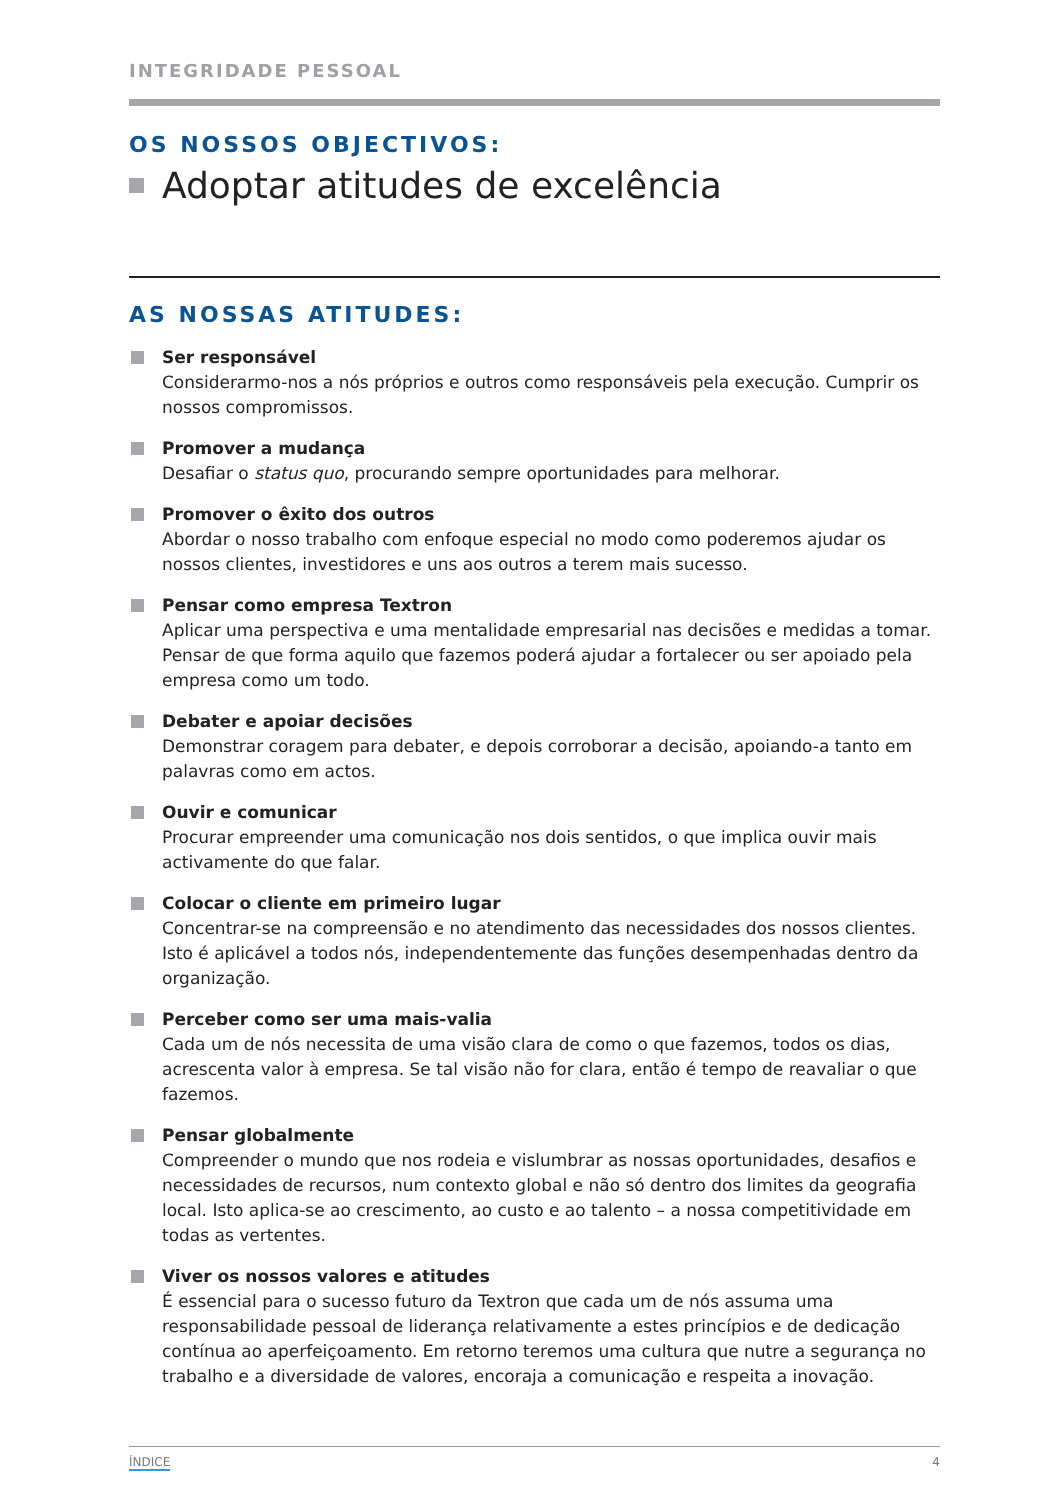INTEGRIDADE PESSOAL
OS NOSSOS OBJECTIVOS:
Adoptar atitudes de excelência
AS NOSSAS ATITUDES:
Ser responsável
Considerarmo-nos a nós próprios e outros como responsáveis pela execução. Cumprir os nossos compromissos.
Promover a mudança
Desafiar o status quo, procurando sempre oportunidades para melhorar.
Promover o êxito dos outros
Abordar o nosso trabalho com enfoque especial no modo como poderemos ajudar os nossos clientes, investidores e uns aos outros a terem mais sucesso.
Pensar como empresa Textron
Aplicar uma perspectiva e uma mentalidade empresarial nas decisões e medidas a tomar. Pensar de que forma aquilo que fazemos poderá ajudar a fortalecer ou ser apoiado pela empresa como um todo.
Debater e apoiar decisões
Demonstrar coragem para debater, e depois corroborar a decisão, apoiando-a tanto em palavras como em actos.
Ouvir e comunicar
Procurar empreender uma comunicação nos dois sentidos, o que implica ouvir mais activamente do que falar.
Colocar o cliente em primeiro lugar
Concentrar-se na compreensão e no atendimento das necessidades dos nossos clientes. Isto é aplicável a todos nós, independentemente das funções desempenhadas dentro da organização.
Perceber como ser uma mais-valia
Cada um de nós necessita de uma visão clara de como o que fazemos, todos os dias, acrescenta valor à empresa. Se tal visão não for clara, então é tempo de reavaliar o que fazemos.
Pensar globalmente
Compreender o mundo que nos rodeia e vislumbrar as nossas oportunidades, desafios e necessidades de recursos, num contexto global e não só dentro dos limites da geografia local. Isto aplica-se ao crescimento, ao custo e ao talento – a nossa competitividade em todas as vertentes.
Viver os nossos valores e atitudes
É essencial para o sucesso futuro da Textron que cada um de nós assuma uma responsabilidade pessoal de liderança relativamente a estes princípios e de dedicação contínua ao aperfeiçoamento. Em retorno teremos uma cultura que nutre a segurança no trabalho e a diversidade de valores, encoraja a comunicação e respeita a inovação.
ÍNDICE 4